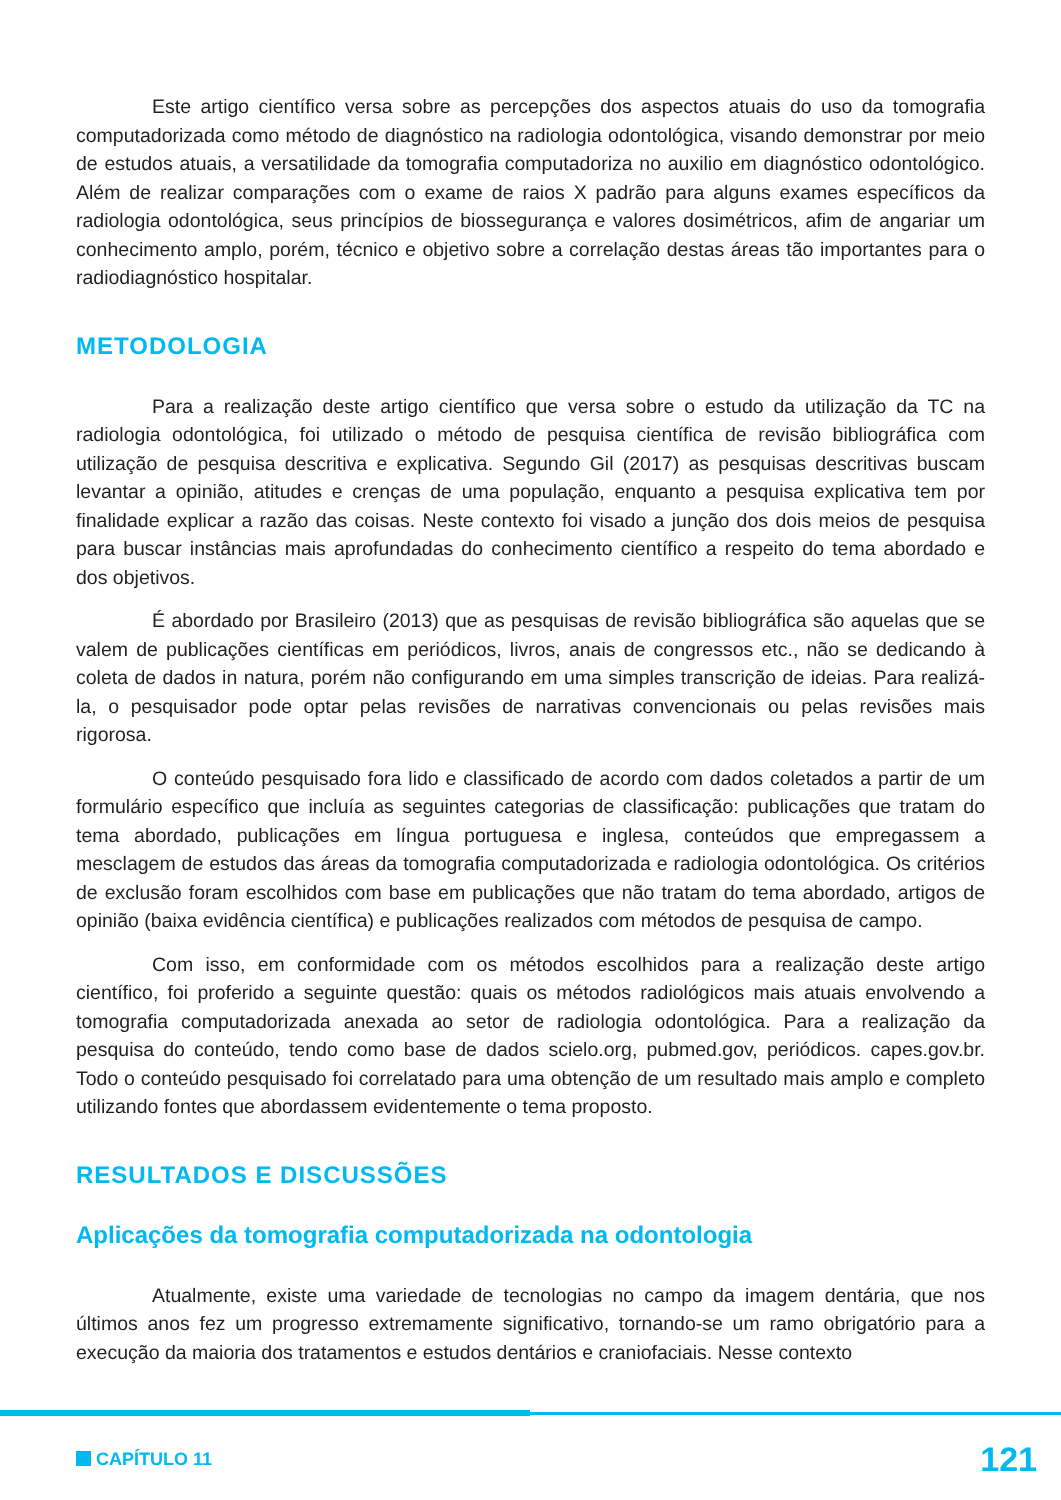Este artigo científico versa sobre as percepções dos aspectos atuais do uso da tomografia computadorizada como método de diagnóstico na radiologia odontológica, visando demonstrar por meio de estudos atuais, a versatilidade da tomografia computadoriza no auxilio em diagnóstico odontológico. Além de realizar comparações com o exame de raios X padrão para alguns exames específicos da radiologia odontológica, seus princípios de biossegurança e valores dosimétricos, afim de angariar um conhecimento amplo, porém, técnico e objetivo sobre a correlação destas áreas tão importantes para o radiodiagnóstico hospitalar.
METODOLOGIA
Para a realização deste artigo científico que versa sobre o estudo da utilização da TC na radiologia odontológica, foi utilizado o método de pesquisa científica de revisão bibliográfica com utilização de pesquisa descritiva e explicativa. Segundo Gil (2017) as pesquisas descritivas buscam levantar a opinião, atitudes e crenças de uma população, enquanto a pesquisa explicativa tem por finalidade explicar a razão das coisas. Neste contexto foi visado a junção dos dois meios de pesquisa para buscar instâncias mais aprofundadas do conhecimento científico a respeito do tema abordado e dos objetivos.
É abordado por Brasileiro (2013) que as pesquisas de revisão bibliográfica são aquelas que se valem de publicações científicas em periódicos, livros, anais de congressos etc., não se dedicando à coleta de dados in natura, porém não configurando em uma simples transcrição de ideias. Para realizá-la, o pesquisador pode optar pelas revisões de narrativas convencionais ou pelas revisões mais rigorosa.
O conteúdo pesquisado fora lido e classificado de acordo com dados coletados a partir de um formulário específico que incluía as seguintes categorias de classificação: publicações que tratam do tema abordado, publicações em língua portuguesa e inglesa, conteúdos que empregassem a mesclagem de estudos das áreas da tomografia computadorizada e radiologia odontológica. Os critérios de exclusão foram escolhidos com base em publicações que não tratam do tema abordado, artigos de opinião (baixa evidência científica) e publicações realizados com métodos de pesquisa de campo.
Com isso, em conformidade com os métodos escolhidos para a realização deste artigo científico, foi proferido a seguinte questão: quais os métodos radiológicos mais atuais envolvendo a tomografia computadorizada anexada ao setor de radiologia odontológica. Para a realização da pesquisa do conteúdo, tendo como base de dados scielo.org, pubmed.gov, periódicos. capes.gov.br. Todo o conteúdo pesquisado foi correlatado para uma obtenção de um resultado mais amplo e completo utilizando fontes que abordassem evidentemente o tema proposto.
RESULTADOS E DISCUSSÕES
Aplicações da tomografia computadorizada na odontologia
Atualmente, existe uma variedade de tecnologias no campo da imagem dentária, que nos últimos anos fez um progresso extremamente significativo, tornando-se um ramo obrigatório para a execução da maioria dos tratamentos e estudos dentários e craniofaciais. Nesse contexto
CAPÍTULO 11
121